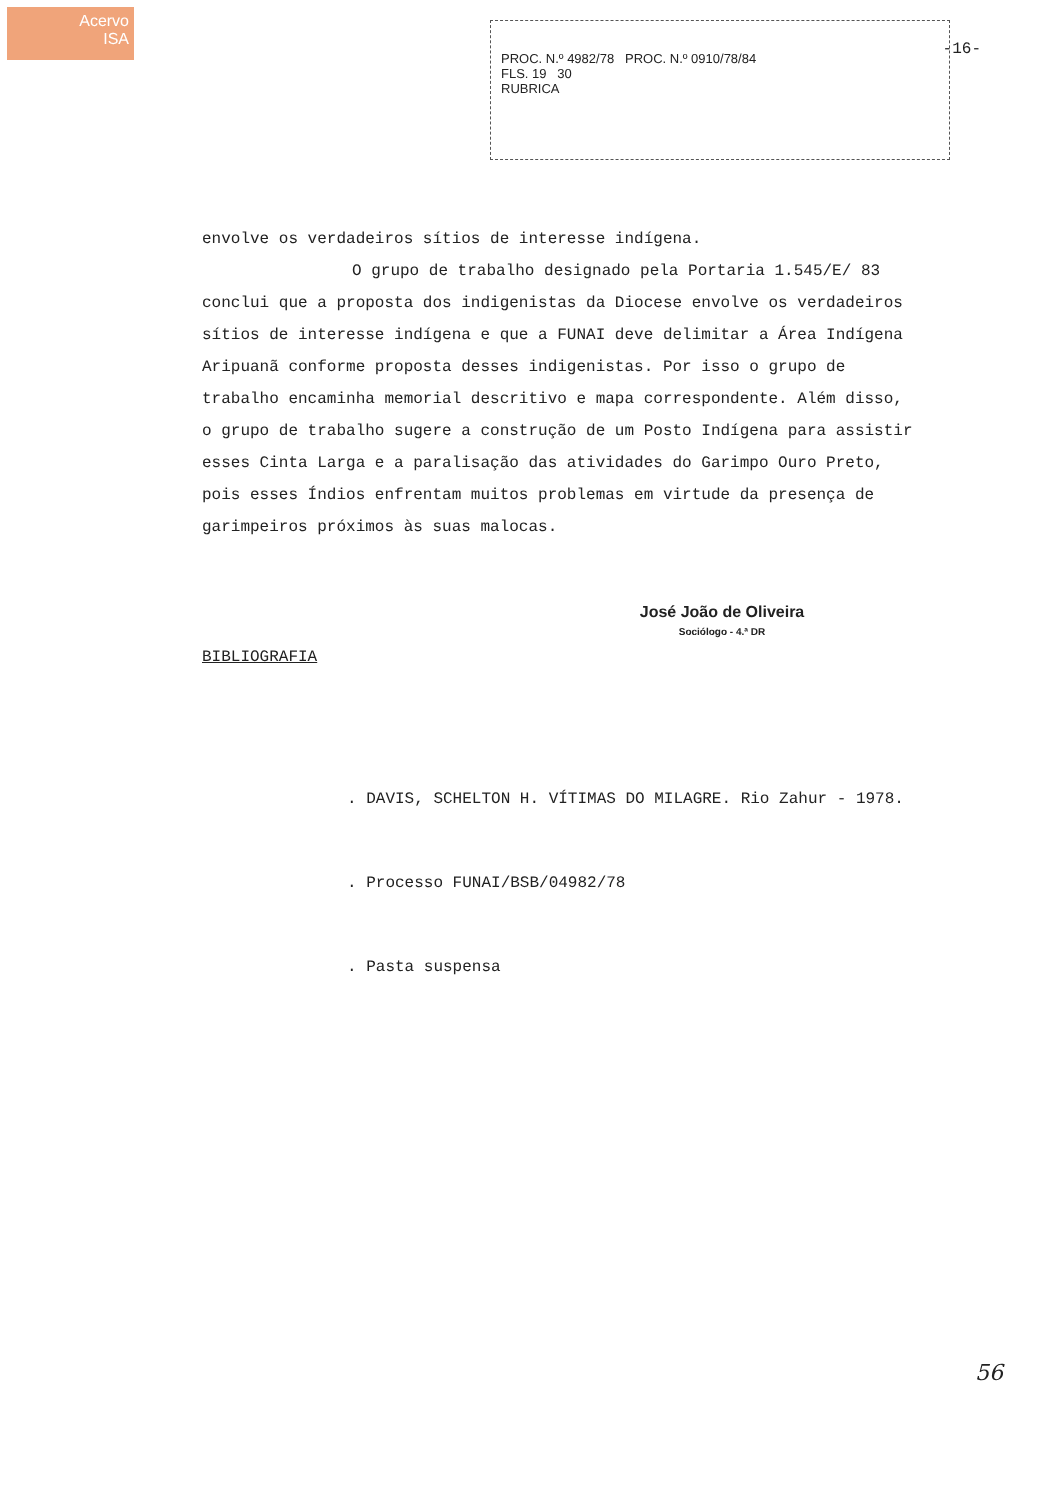Acervo
ISA
PROC. N.º 4982/78 PROC. N.º 0910/78/84
FLS. 19 30
RUBRICA
-16-
envolve os verdadeiros sítios de interesse indígena.
O grupo de trabalho designado pela Portaria 1.545/E/ 83 conclui que a proposta dos indigenistas da Diocese envolve os verdadeiros sítios de interesse indígena e que a FUNAI deve delimitar a Área Indígena Aripuanã conforme proposta desses indigenistas. Por isso o grupo de trabalho encaminha memorial descritivo e mapa correspondente. Além disso, o grupo de trabalho sugere a construção de um Posto Indígena para assistir esses Cinta Larga e a paralisação das atividades do Garimpo Ouro Preto, pois esses Índios enfrentam muitos problemas em virtude da presença de garimpeiros próximos às suas malocas.
José João de Oliveira
Sociólogo - 4.ª DR
BIBLIOGRAFIA
. DAVIS, SCHELTON H. VÍTIMAS DO MILAGRE. Rio Zahur - 1978.
. Processo FUNAI/BSB/04982/78
. Pasta suspensa
56